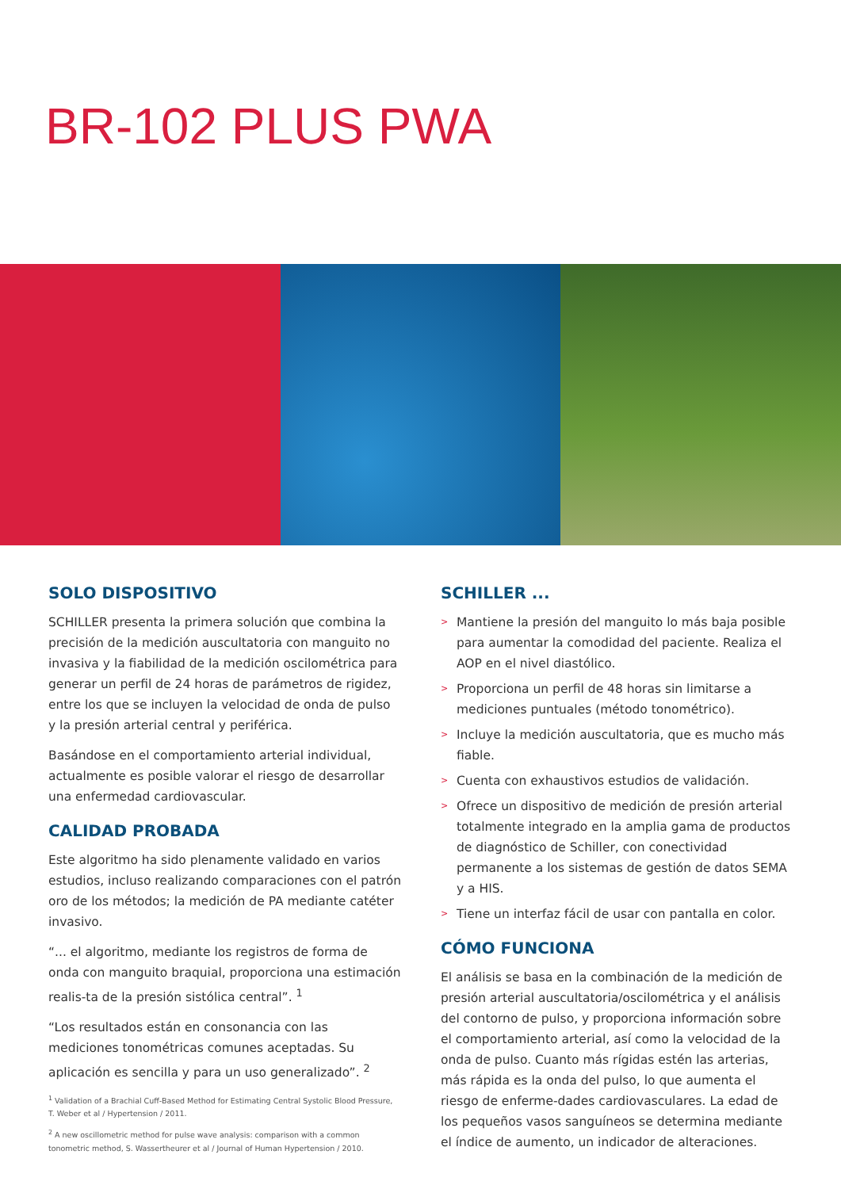BR-102 PLUS PWA
SOLO DISPOSITIVO
SCHILLER presenta la primera solución que combina la precisión de la medición auscultatoria con manguito no invasiva y la fiabilidad de la medición oscilométrica para generar un perfil de 24 horas de parámetros de rigidez, entre los que se incluyen la velocidad de onda de pulso y la presión arterial central y periférica.
Basándose en el comportamiento arterial individual, actualmente es posible valorar el riesgo de desarrollar una enfermedad cardiovascular.
CALIDAD PROBADA
Este algoritmo ha sido plenamente validado en varios estudios, incluso realizando comparaciones con el patrón oro de los métodos; la medición de PA mediante catéter invasivo.
“... el algoritmo, mediante los registros de forma de onda con manguito braquial, proporciona una estimación realis-ta de la presión sistólica central”. <sup>1</sup>
“Los resultados están en consonancia con las mediciones tonométricas comunes aceptadas. Su aplicación es sencilla y para un uso generalizado”. <sup>2</sup>
<sup>1</sup> Validation of a Brachial Cuff-Based Method for Estimating Central Systolic Blood Pressure, T. Weber et al / Hypertension / 2011.
<sup>2</sup> A new oscillometric method for pulse wave analysis: comparison with a common tonometric method, S. Wassertheurer et al / Journal of Human Hypertension / 2010.
SCHILLER ...
> Mantiene la presión del manguito lo más baja posible para aumentar la comodidad del paciente. Realiza el AOP en el nivel diastólico.
> Proporciona un perfil de 48 horas sin limitarse a mediciones puntuales (método tonométrico).
> Incluye la medición auscultatoria, que es mucho más fiable.
> Cuenta con exhaustivos estudios de validación.
> Ofrece un dispositivo de medición de presión arterial totalmente integrado en la amplia gama de productos de diagnóstico de Schiller, con conectividad permanente a los sistemas de gestión de datos SEMA y a HIS.
> Tiene un interfaz fácil de usar con pantalla en color.
CÓMO FUNCIONA
El análisis se basa en la combinación de la medición de presión arterial auscultatoria/oscilométrica y el análisis del contorno de pulso, y proporciona información sobre el comportamiento arterial, así como la velocidad de la onda de pulso. Cuanto más rígidas estén las arterias, más rápida es la onda del pulso, lo que aumenta el riesgo de enferme-dades cardiovasculares. La edad de los pequeños vasos sanguíneos se determina mediante el índice de aumento, un indicador de alteraciones.